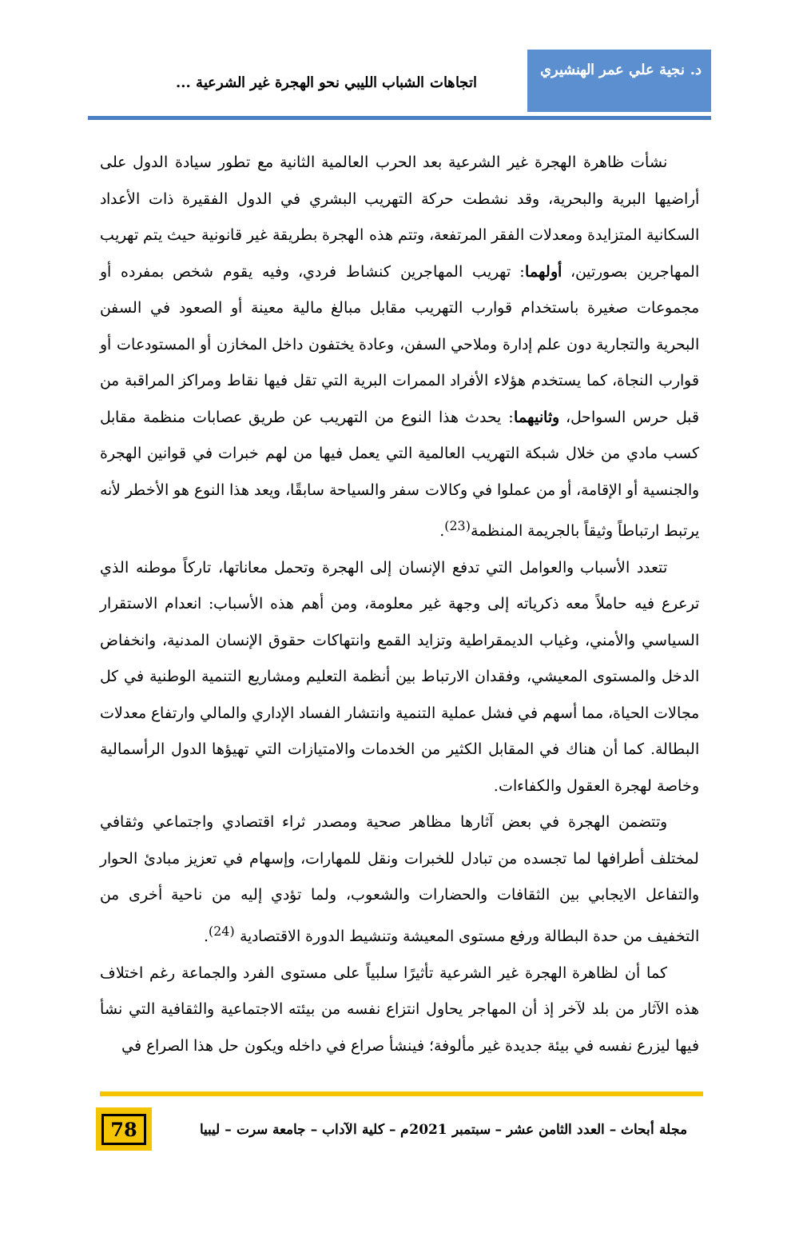د. نجية علي عمر الهنشيري
اتجاهات الشباب الليبي نحو الهجرة غير الشرعية ...
نشأت ظاهرة الهجرة غير الشرعية بعد الحرب العالمية الثانية مع تطور سيادة الدول على أراضيها البرية والبحرية، وقد نشطت حركة التهريب البشري في الدول الفقيرة ذات الأعداد السكانية المتزايدة ومعدلات الفقر المرتفعة، وتتم هذه الهجرة بطريقة غير قانونية حيث يتم تهريب المهاجرين بصورتين، أولهما: تهريب المهاجرين كنشاط فردي، وفيه يقوم شخص بمفرده أو مجموعات صغيرة باستخدام قوارب التهريب مقابل مبالغ مالية معينة أو الصعود في السفن البحرية والتجارية دون علم إدارة وملاحي السفن، وعادة يختفون داخل المخازن أو المستودعات أو قوارب النجاة، كما يستخدم هؤلاء الأفراد الممرات البرية التي تقل فيها نقاط ومراكز المراقبة من قبل حرس السواحل، وثانيهما: يحدث هذا النوع من التهريب عن طريق عصابات منظمة مقابل كسب مادي من خلال شبكة التهريب العالمية التي يعمل فيها من لهم خبرات في قوانين الهجرة والجنسية أو الإقامة، أو من عملوا في وكالات سفر والسياحة سابقًا، ويعد هذا النوع هو الأخطر لأنه يرتبط ارتباطاً وثيقاً بالجريمة المنظمة<sup>(23)</sup>.
تتعدد الأسباب والعوامل التي تدفع الإنسان إلى الهجرة وتحمل معاناتها، تاركاً موطنه الذي ترعرع فيه حاملاً معه ذكرياته إلى وجهة غير معلومة، ومن أهم هذه الأسباب: انعدام الاستقرار السياسي والأمني، وغياب الديمقراطية وتزايد القمع وانتهاكات حقوق الإنسان المدنية، وانخفاض الدخل والمستوى المعيشي، وفقدان الارتباط بين أنظمة التعليم ومشاريع التنمية الوطنية في كل مجالات الحياة، مما أسهم في فشل عملية التنمية وانتشار الفساد الإداري والمالي وارتفاع معدلات البطالة. كما أن هناك في المقابل الكثير من الخدمات والامتيازات التي تهيؤها الدول الرأسمالية وخاصة لهجرة العقول والكفاءات.
وتتضمن الهجرة في بعض آثارها مظاهر صحية ومصدر ثراء اقتصادي واجتماعي وثقافي لمختلف أطرافها لما تجسده من تبادل للخبرات ونقل للمهارات، وإسهام في تعزيز مبادئ الحوار والتفاعل الايجابي بين الثقافات والحضارات والشعوب، ولما تؤدي إليه من ناحية أخرى من التخفيف من حدة البطالة ورفع مستوى المعيشة وتنشيط الدورة الاقتصادية <sup>(24)</sup>.
كما أن لظاهرة الهجرة غير الشرعية تأثيرًا سلبياً على مستوى الفرد والجماعة رغم اختلاف هذه الآثار من بلد لآخر إذ أن المهاجر يحاول انتزاع نفسه من بيئته الاجتماعية والثقافية التي نشأ فيها ليزرع نفسه في بيئة جديدة غير مألوفة؛ فينشأ صراع في داخله ويكون حل هذا الصراع في
مجلة أبحاث – العدد الثامن عشر – سبتمبر 2021م – كلية الآداب – جامعة سرت – ليبيا
78